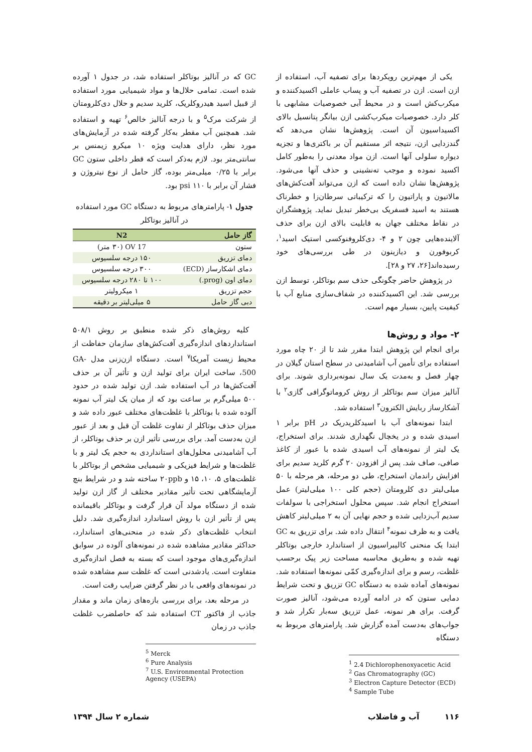یکی از مهم‌ترین رویکردها برای تصفیه آب، استفاده از ازن است. ازن در تصفیه آب و پساب عاملی اکسیدکننده و میکرب‌کش است و در محیط آبی خصوصیات مشابهی با کلر دارد. خصوصیات میکرب‌کشی ازن بیانگر پتانسیل بالای اکسیداسیون آن است. پژوهش‌ها نشان می‌دهد که گندزدایی ازن، نتیجه اثر مستقیم آن بر باکتری‌ها و تجزیه دیواره سلولی آنها است. ازن مواد معدنی را به‌طور کامل اکسید نموده و موجب ته‌نشینی و حذف آنها می‌شود. پژوهش‌ها نشان داده است که ازن می‌تواند آفت‌کش‌های مالاتیون و پاراتیون را که ترکیباتی سرطان‌زا و خطرناک هستند به اسید فسفریک بی‌خطر تبدیل نماید. پژوهشگران در نقاط مختلف جهان به قابلیت بالای ازن برای حذف آلاینده‌هایی چون ۲ و ۴- دی‌کلروفنوکسی استیک اسید<sup>۱</sup>، کربوفورن و دیازینون در طی بررسی‌های خود رسیده‌اند[۲۶، ۲۷ و ۲۸].
در پژوهش حاضر چگونگی حذف سم بوتاکلر، توسط ازن بررسی شد. این اکسیدکننده در شفاف‌سازی منابع آب با کیفیت پایین، بسیار مهم است.
۲- مواد و روش‌ها
برای انجام این پژوهش ابتدا مقرر شد تا از ۲۰ چاه مورد استفاده برای تأمین آب آشامیدنی در سطح استان گیلان در چهار فصل و به‌مدت یک سال نمونه‌برداری شوند. برای آنالیز میزان سم بوتاکلر از روش کروماتوگرافی گازی<sup>۲</sup> با آشکارساز ربایش الکترون<sup>۳</sup> استفاده شد.
ابتدا نمونه‌های آب با اسیدکلریدریک در pH برابر ۱ اسیدی شده و در یخچال نگهداری شدند. برای استخراج، یک لیتر از نمونه‌های آب اسیدی شده با عبور از کاغذ صافی، صاف شد. پس از افزودن ۲۰ گرم کلرید سدیم برای افزایش راندمان استخراج، طی دو مرحله، هر مرحله با ۵۰ میلی‌لیتر دی کلرومتان (حجم کلی ۱۰۰ میلی‌لیتر) عمل استخراج انجام شد. سپس محلول استخراجی با سولفات سدیم آب‌زدایی شده و حجم نهایی آن به ۲ میلی‌لیتر کاهش یافت و به ظرف نمونه<sup>۴</sup> انتقال داده شد. برای تزریق به GC ابتدا یک منحنی کالیبراسیون از استاندارد خارجی بوتاکلر تهیه شده و به‌طریق محاسبه مساحت زیر پیک برحسب غلظت، رسم و برای اندازه‌گیری کمّی نمونه‌ها استفاده شد. نمونه‌های آماده شده به دستگاه GC تزریق و تحت شرایط دمایی ستون که در ادامه آورده می‌شود، آنالیز صورت گرفت. برای هر نمونه، عمل تزریق سه‌بار تکرار شد و جواب‌های به‌دست آمده گزارش شد. پارامترهای مربوط به دستگاه
<sup>1</sup> 2.4 Dichlorophenoxyacetic Acid
<sup>2</sup> Gas Chromatography (GC)
<sup>3</sup> Electron Capture Detector (ECD)
<sup>4</sup> Sample Tube
GC که در آنالیز بوتاکلر استفاده شد، در جدول ۱ آورده شده است. تمامی حلال‌ها و مواد شیمیایی مورد استفاده از قبیل اسید هیدروکلریک، کلرید سدیم و حلال دی‌کلرومتان از شرکت مرک<sup>۵</sup> و با درجه آنالیز خالص<sup>۶</sup> تهیه و استفاده شد. همچنین آب مقطر به‌کار گرفته شده در آزمایش‌های مورد نظر، دارای هدایت ویژه ۱۰ میکرو زیمنس بر سانتی‌متر بود. لازم به‌ذکر است که قطر داخلی ستون GC برابر با ۰/۲۵ میلی‌متر بوده، گاز حامل از نوع نیتروژن و فشار آن برابر با ۱۱۰ psi بود.
جدول ۱- پارامترهای مربوط به دستگاه GC مورد استفاده
در آنالیز بوتاکلر
| گاز حامل | N2 |
| --- | --- |
| ستون | OV 17 (۳۰ متر) |
| دمای تزریق | ۱۵۰ درجه سلسیوس |
| دمای اشکارساز (ECD) | ۳۰۰ درجه سلسیوس |
| دمای اون (prog.) | ۱۰۰ تا ۲۸۰ درجه سلسیوس |
| حجم تزریق | ۱ میکرولیتر |
| دبی گاز حامل | ۵ میلی‌لیتر بر دقیقه |
کلیه روش‌های ذکر شده منطبق بر روش ۵۰۸/۱ استانداردهای اندازه‌گیری آفت‌کش‌های سازمان حفاظت از محیط زیست آمریکا<sup>۷</sup> است. دستگاه ازن‌زنی مدل GA-500، ساخت ایران برای تولید ازن و تأثیر آن بر حذف آفت‌کش‌ها در آب استفاده شد. ازن تولید شده در حدود ۵۰۰ میلی‌گرم بر ساعت بود که از میان یک لیتر آب نمونه آلوده شده با بوتاکلر با غلظت‌های مختلف عبور داده شد و میزان حذف بوتاکلر از تفاوت غلظت آن قبل و بعد از عبور ازن به‌دست آمد. برای بررسی تأثیر ازن بر حذف بوتاکلر، از آب آشامیدنی محلول‌های استانداردی به حجم یک لیتر و با غلظت‌ها و شرایط فیزیکی و شیمیایی مشخص از بوتاکلر با غلظت‌های ۵، ۱۰، ۱۵ و ۲۰ppb ساخته شد و در شرایط بنچ آزمایشگاهی تحت تأثیر مقادیر مختلف از گاز ازن تولید شده از دستگاه مولد آن قرار گرفت و بوتاکلر باقیمانده پس از تأثیر ازن با روش استاندارد اندازه‌گیری شد. دلیل انتخاب غلظت‌های ذکر شده در منحنی‌های استاندارد، حداکثر مقادیر مشاهده شده در نمونه‌های آلوده در سوابق اندازه‌گیری‌های موجود است که بسته به فصل اندازه‌گیری متفاوت است. یادشدنی است که غلظت سم مشاهده شده در نمونه‌های واقعی با در نظر گرفتن ضرایب رقت است.
در مرحله بعد، برای بررسی بازه‌های زمان ماند و مقدار جاذب از فاکتور CT استفاده شد که حاصلضرب غلظت جاذب در زمان
<sup>5</sup> Merck
<sup>6</sup> Pure Analysis
<sup>7</sup> U.S. Environmental Protection Agency (USEPA)
۱۱۶ آب و فاضلاب شماره ۲ سال ۱۳۹۴